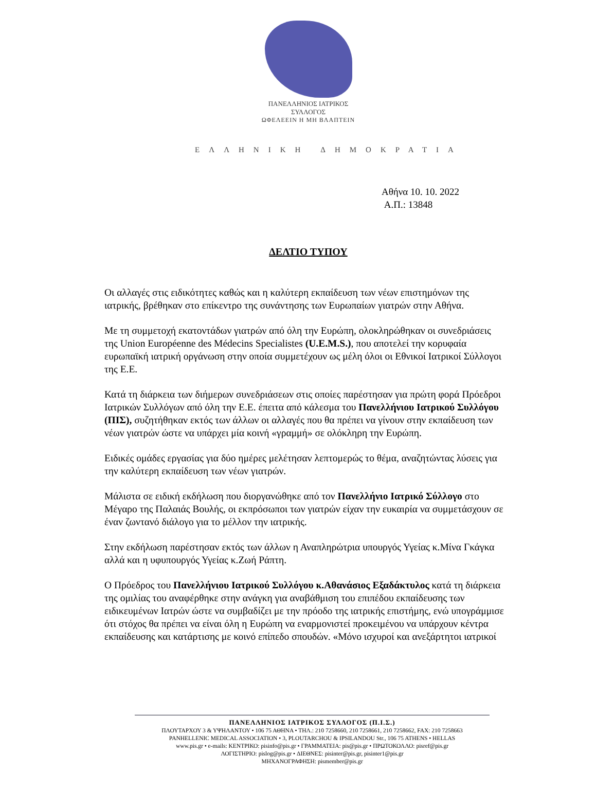ΠΑΝΕΛΛΗΝΙΟΣ ΙΑΤΡΙΚΟΣ ΣΥΛΛΟΓΟΣ
ΩΦΕΛΕΕΙΝ Η ΜΗ ΒΛΑΠΤΕΙΝ
ΕΛΛΗΝΙΚΗ ΔΗΜΟΚΡΑΤΙΑ
Αθήνα 10. 10. 2022
Α.Π.: 13848
ΔΕΛΤΙΟ ΤΥΠΟΥ
Οι αλλαγές στις ειδικότητες καθώς και η καλύτερη εκπαίδευση των νέων επιστημόνων της ιατρικής, βρέθηκαν στο επίκεντρο της συνάντησης των Ευρωπαίων γιατρών στην Αθήνα.
Με τη συμμετοχή εκατοντάδων γιατρών από όλη την Ευρώπη, ολοκληρώθηκαν οι συνεδριάσεις της Union Européenne des Médecins Specialistes (U.E.M.S.), που αποτελεί την κορυφαία ευρωπαϊκή ιατρική οργάνωση στην οποία συμμετέχουν ως μέλη όλοι οι Εθνικοί Ιατρικοί Σύλλογοι της Ε.Ε.
Κατά τη διάρκεια των διήμερων συνεδριάσεων στις οποίες παρέστησαν για πρώτη φορά Πρόεδροι Ιατρικών Συλλόγων από όλη την Ε.Ε. έπειτα από κάλεσμα του Πανελλήνιου Ιατρικού Συλλόγου (ΠΙΣ), συζητήθηκαν εκτός των άλλων οι αλλαγές που θα πρέπει να γίνουν στην εκπαίδευση των νέων γιατρών ώστε να υπάρχει μία κοινή «γραμμή» σε ολόκληρη την Ευρώπη.
Ειδικές ομάδες εργασίας για δύο ημέρες μελέτησαν λεπτομερώς το θέμα, αναζητώντας λύσεις για την καλύτερη εκπαίδευση των νέων γιατρών.
Μάλιστα σε ειδική εκδήλωση που διοργανώθηκε από τον Πανελλήνιο Ιατρικό Σύλλογο στο Μέγαρο της Παλαιάς Βουλής, οι εκπρόσωποι των γιατρών είχαν την ευκαιρία να συμμετάσχουν σε έναν ζωντανό διάλογο για το μέλλον την ιατρικής.
Στην εκδήλωση παρέστησαν εκτός των άλλων η Αναπληρώτρια υπουργός Υγείας κ.Μίνα Γκάγκα αλλά και η υφυπουργός Υγείας κ.Ζωή Ράπτη.
Ο Πρόεδρος του Πανελλήνιου Ιατρικού Συλλόγου κ.Αθανάσιος Εξαδάκτυλος κατά τη διάρκεια της ομιλίας του αναφέρθηκε στην ανάγκη για αναβάθμιση του επιπέδου εκπαίδευσης των ειδικευμένων Ιατρών ώστε να συμβαδίζει με την πρόοδο της ιατρικής επιστήμης, ενώ υπογράμμισε ότι στόχος θα πρέπει να είναι όλη η Ευρώπη να εναρμονιστεί προκειμένου να υπάρχουν κέντρα εκπαίδευσης και κατάρτισης με κοινό επίπεδο σπουδών. «Μόνο ισχυροί και ανεξάρτητοι ιατρικοί
ΠΑΝΕΛΛΗΝΙΟΣ ΙΑΤΡΙΚΟΣ ΣΥΛΛΟΓΟΣ (Π.Ι.Σ.)
ΠΛΟΥΤΑΡΧΟΥ 3 & ΥΨΗΛΑΝΤΟΥ • 106 75 ΑΘΗΝΑ • ΤΗΛ.: 210 7258660, 210 7258661, 210 7258662, FAX: 210 7258663
PANHELLENIC MEDICAL ASSOCIATION • 3, PLOUTARCHOU & IPSILANDOU Str., 106 75 ATHENS • HELLAS
www.pis.gr • e-mails: ΚΕΝΤΡΙΚΟ: pisinfo@pis.gr • ΓΡΑΜΜΑΤΕΙΑ: pis@pis.gr • ΠΡΩΤΟΚΟΛΛΟ: pisref@pis.gr
ΛΟΓΙΣΤΗΡΙΟ: pislog@pis.gr • ΔΙΕΘΝΕΣ: pisinter@pis.gr, pisinter1@pis.gr
ΜΗΧΑΝΟΓΡΑΦΗΣΗ: pismember@pis.gr